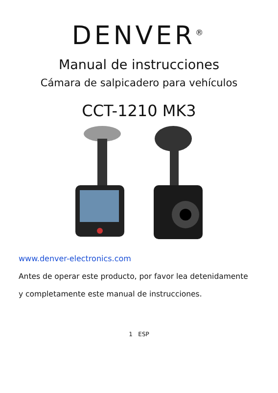DENVER<sup>®</sup>
Manual de instrucciones
Cámara de salpicadero para vehículos
CCT-1210 MK3
www.denver-electronics.com
Antes de operar este producto, por favor lea detenidamente
y completamente este manual de instrucciones.
1 ESP